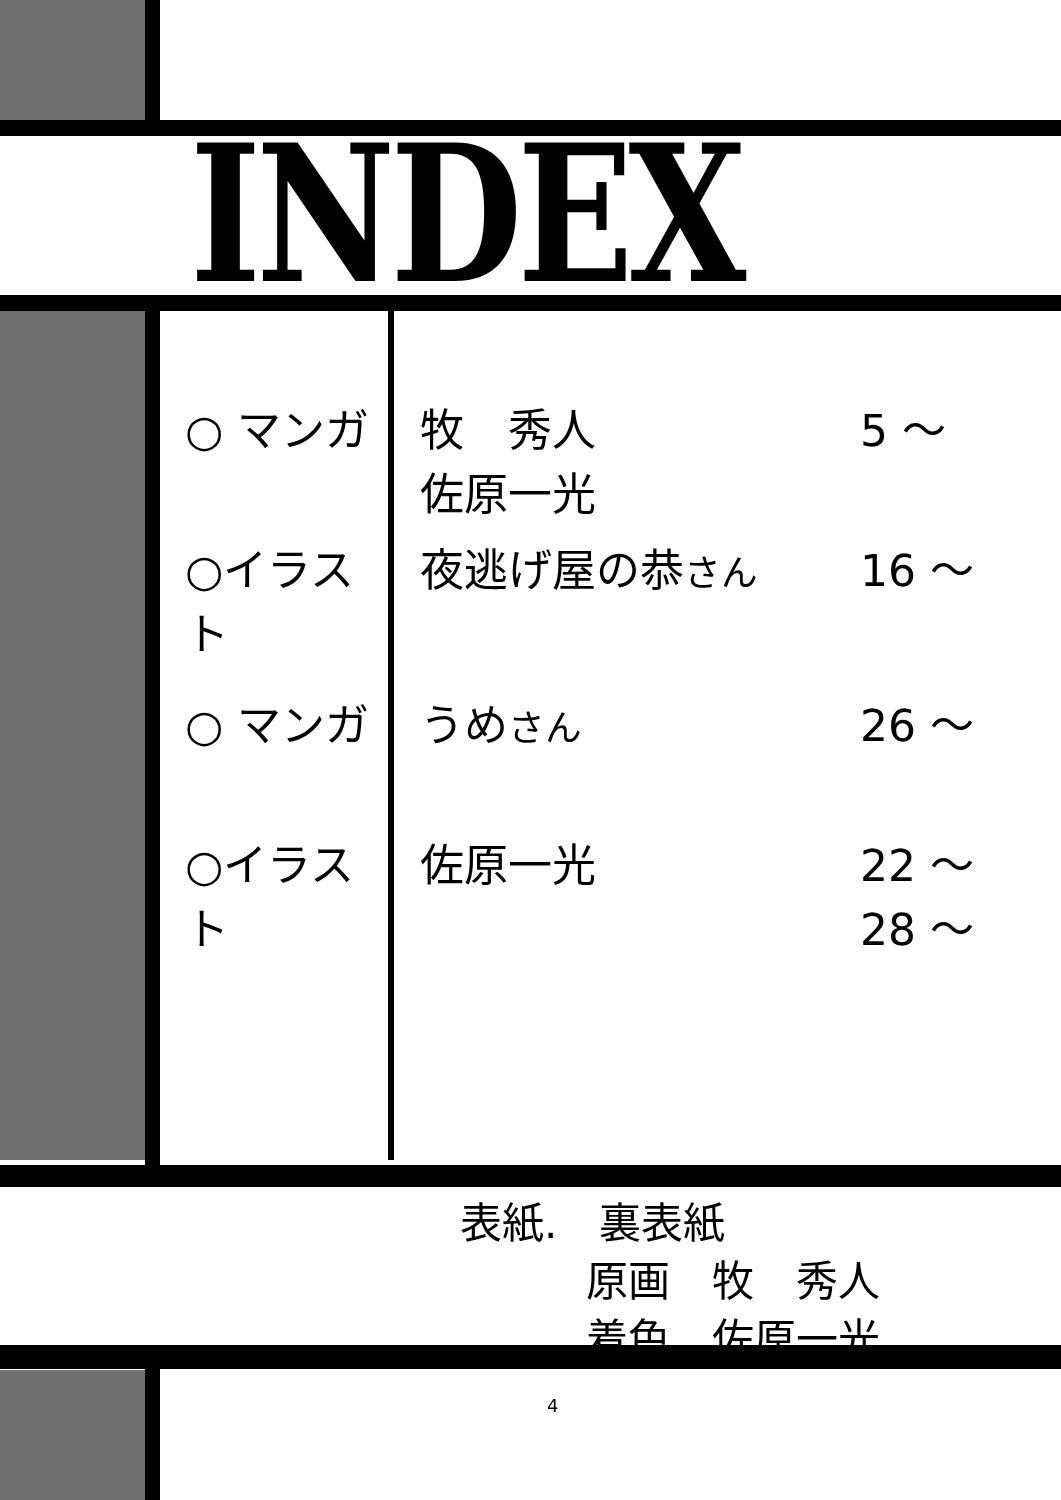INDEX
| ○ マンガ | 牧 秀人 佐原一光 | 5 〜 |
| ○イラスト | 夜逃げ屋の恭 さん | 16 〜 |
| ○ マンガ | うめ さん | 26 〜 |
| ○イラスト | 佐原一光 | 22 〜 28 〜 |
表紙.　裏表紙
   原画　牧　秀人
   着色　佐原一光
4